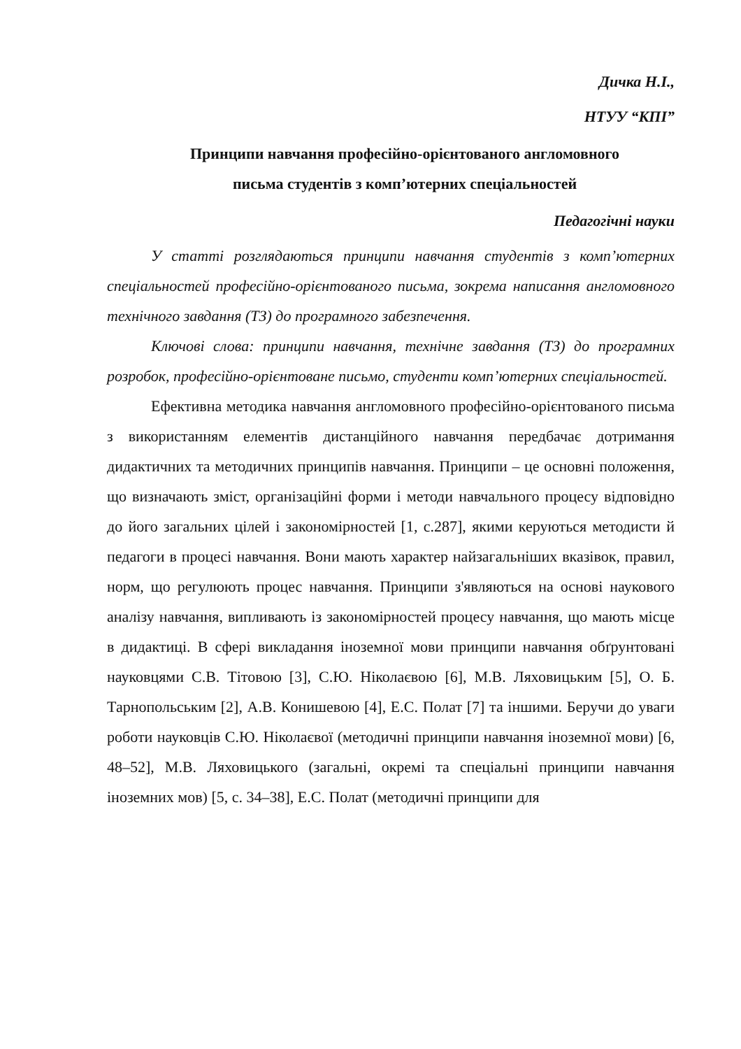Дичка Н.І.,
НТУУ “КПІ”
Принципи навчання професійно-орієнтованого англомовного
письма студентів з комп’ютерних спеціальностей
Педагогічні науки
У статті розглядаються принципи навчання студентів з комп’ютерних спеціальностей професійно-орієнтованого письма, зокрема написання англомовного технічного завдання (ТЗ) до програмного забезпечення.
Ключові слова: принципи навчання, технічне завдання (ТЗ) до програмних розробок, професійно-орієнтоване письмо, студенти комп’ютерних спеціальностей.
Ефективна методика навчання англомовного професійно-орієнтованого письма з використанням елементів дистанційного навчання передбачає дотримання дидактичних та методичних принципів навчання. Принципи – це основні положення, що визначають зміст, організаційні форми і методи навчального процесу відповідно до його загальних цілей і закономірностей [1, с.287], якими керуються методисти й педагоги в процесі навчання. Вони мають характер найзагальніших вказівок, правил, норм, що регулюють процес навчання. Принципи з'являються на основі наукового аналізу навчання, випливають із закономірностей процесу навчання, що мають місце в дидактиці. В сфері викладання іноземної мови принципи навчання обґрунтовані науковцями С.В. Тітовою [3], С.Ю. Ніколаєвою [6], М.В. Ляховицьким [5], О. Б. Тарнопольським [2], А.В. Конишевою [4], Е.С. Полат [7] та іншими. Беручи до уваги роботи науковців С.Ю. Ніколаєвої (методичні принципи навчання іноземної мови) [6, 48–52], М.В. Ляховицького (загальні, окремі та спеціальні принципи навчання іноземних мов) [5, с. 34–38], Е.С. Полат (методичні принципи для